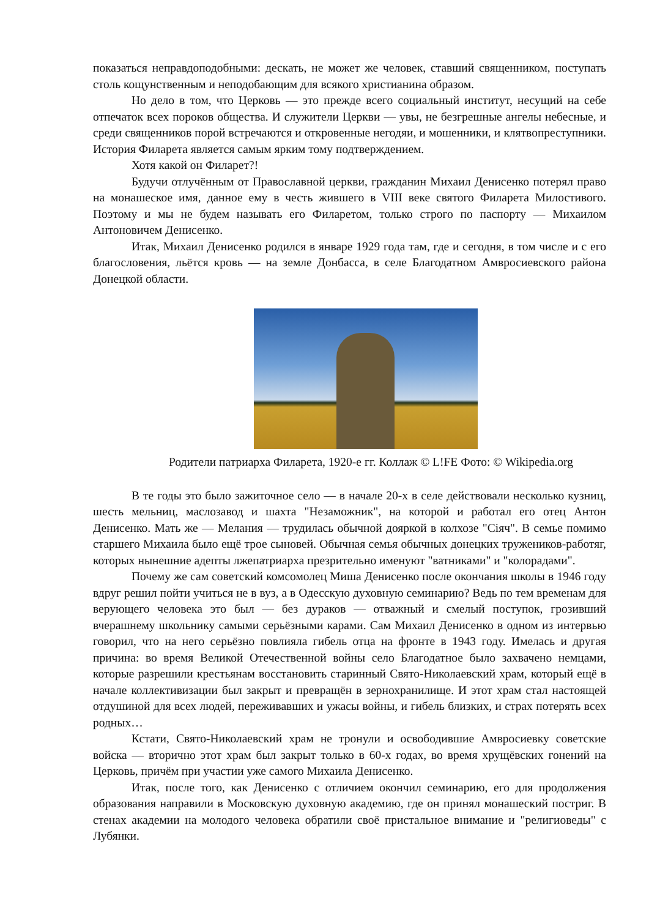показаться неправдоподобными: дескать, не может же человек, ставший священником, поступать столь кощунственным и неподобающим для всякого христианина образом.
Но дело в том, что Церковь — это прежде всего социальный институт, несущий на себе отпечаток всех пороков общества. И служители Церкви — увы, не безгрешные ангелы небесные, и среди священников порой встречаются и откровенные негодяи, и мошенники, и клятвопреступники. История Филарета является самым ярким тому подтверждением.
Хотя какой он Филарет?!
Будучи отлучённым от Православной церкви, гражданин Михаил Денисенко потерял право на монашеское имя, данное ему в честь жившего в VIII веке святого Филарета Милостивого. Поэтому и мы не будем называть его Филаретом, только строго по паспорту — Михаилом Антоновичем Денисенко.
Итак, Михаил Денисенко родился в январе 1929 года там, где и сегодня, в том числе и с его благословения, льётся кровь — на земле Донбасса, в селе Благодатном Амвросиевского района Донецкой области.
Родители патриарха Филарета, 1920-е гг. Коллаж © L!FE Фото: © Wikipedia.org
В те годы это было зажиточное село — в начале 20-х в селе действовали несколько кузниц, шесть мельниц, маслозавод и шахта "Незаможник", на которой и работал его отец Антон Денисенко. Мать же — Мелания — трудилась обычной дояркой в колхозе "Сіяч". В семье помимо старшего Михаила было ещё трое сыновей. Обычная семья обычных донецких тружеников-работяг, которых нынешние адепты лжепатриарха презрительно именуют "ватниками" и "колорадами".
Почему же сам советский комсомолец Миша Денисенко после окончания школы в 1946 году вдруг решил пойти учиться не в вуз, а в Одесскую духовную семинарию? Ведь по тем временам для верующего человека это был — без дураков — отважный и смелый поступок, грозивший вчерашнему школьнику самыми серьёзными карами. Сам Михаил Денисенко в одном из интервью говорил, что на него серьёзно повлияла гибель отца на фронте в 1943 году. Имелась и другая причина: во время Великой Отечественной войны село Благодатное было захвачено немцами, которые разрешили крестьянам восстановить старинный Свято-Николаевский храм, который ещё в начале коллективизации был закрыт и превращён в зернохранилище. И этот храм стал настоящей отдушиной для всех людей, переживавших и ужасы войны, и гибель близких, и страх потерять всех родных…
Кстати, Свято-Николаевский храм не тронули и освободившие Амвросиевку советские войска — вторично этот храм был закрыт только в 60-х годах, во время хрущёвских гонений на Церковь, причём при участии уже самого Михаила Денисенко.
Итак, после того, как Денисенко с отличием окончил семинарию, его для продолжения образования направили в Московскую духовную академию, где он принял монашеский постриг. В стенах академии на молодого человека обратили своё пристальное внимание и "религиоведы" с Лубянки.